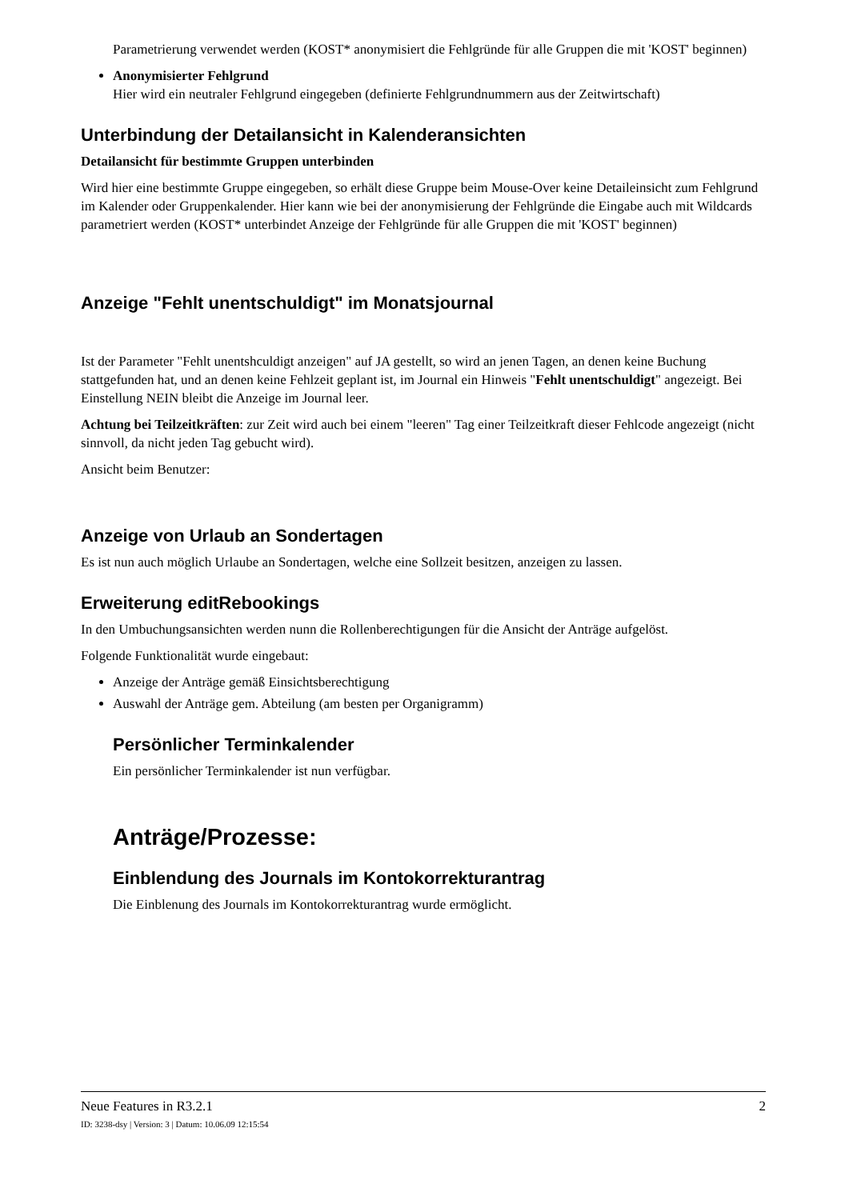Parametrierung verwendet werden (KOST* anonymisiert die Fehlgründe für alle Gruppen die mit 'KOST' beginnen)
Anonymisierter Fehlgrund
Hier wird ein neutraler Fehlgrund eingegeben (definierte Fehlgrundnummern aus der Zeitwirtschaft)
Unterbindung der Detailansicht in Kalenderansichten
Detailansicht für bestimmte Gruppen unterbinden
Wird hier eine bestimmte Gruppe eingegeben, so erhält diese Gruppe beim Mouse-Over keine Detaileinsicht zum Fehlgrund im Kalender oder Gruppenkalender. Hier kann wie bei der anonymisierung der Fehlgründe die Eingabe auch mit Wildcards parametriert werden (KOST* unterbindet Anzeige der Fehlgründe für alle Gruppen die mit 'KOST' beginnen)
Anzeige "Fehlt unentschuldigt" im Monatsjournal
Ist der Parameter "Fehlt unentshculdigt anzeigen" auf JA gestellt, so wird an jenen Tagen, an denen keine Buchung stattgefunden hat, und an denen keine Fehlzeit geplant ist, im Journal ein Hinweis "Fehlt unentschuldigt" angezeigt. Bei Einstellung NEIN bleibt die Anzeige im Journal leer.
Achtung bei Teilzeitkräften: zur Zeit wird auch bei einem "leeren" Tag einer Teilzeitkraft dieser Fehlcode angezeigt (nicht sinnvoll, da nicht jeden Tag gebucht wird).
Ansicht beim Benutzer:
Anzeige von Urlaub an Sondertagen
Es ist nun auch möglich Urlaube an Sondertagen, welche eine Sollzeit besitzen, anzeigen zu lassen.
Erweiterung editRebookings
In den Umbuchungsansichten werden nunn die Rollenberechtigungen für die Ansicht der Anträge aufgelöst.
Folgende Funktionalität wurde eingebaut:
Anzeige der Anträge gemäß Einsichtsberechtigung
Auswahl der Anträge gem. Abteilung (am besten per Organigramm)
Persönlicher Terminkalender
Ein persönlicher Terminkalender ist nun verfügbar.
Anträge/Prozesse:
Einblendung des Journals im Kontokorrekturantrag
Die Einblenung des Journals im Kontokorrekturantrag wurde ermöglicht.
Neue Features in R3.2.1 2
ID: 3238-dsy | Version: 3 | Datum: 10.06.09 12:15:54